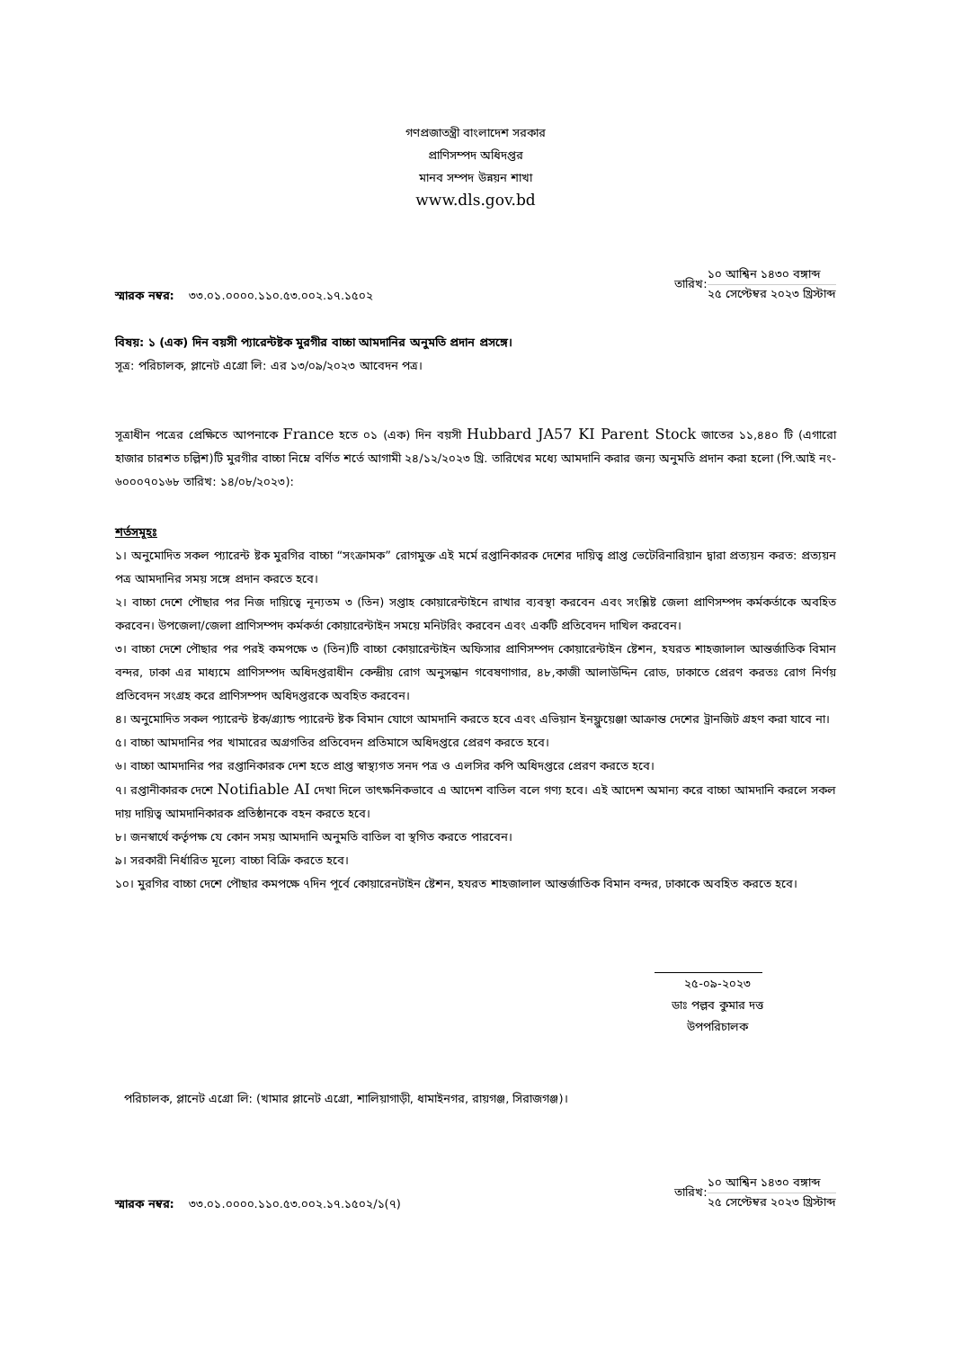গণপ্রজাতন্ত্রী বাংলাদেশ সরকার
প্রাণিসম্পদ অধিদপ্তর
মানব সম্পদ উন্নয়ন শাখা
www.dls.gov.bd
স্মারক নম্বর: ৩৩.০১.০০০০.১১০.৫৩.০০২.১৭.১৫০২
তারিখ:
১০ আশ্বিন ১৪৩০ বঙ্গাব্দ
২৫ সেপ্টেম্বর ২০২৩ খ্রিস্টাব্দ
বিষয়: ১ (এক) দিন বয়সী প্যারেন্টষ্টক মুরগীর বাচ্চা আমদানির অনুমতি প্রদান প্রসঙ্গে।
সূত্র: পরিচালক, প্লানেট এগ্রো লি: এর ১৩/০৯/২০২৩ আবেদন পত্র।
সূত্রাধীন পত্রের প্রেক্ষিতে আপনাকে France হতে ০১ (এক) দিন বয়সী Hubbard JA57 KI Parent Stock জাতের ১১,৪৪০ টি (এগারো হাজার চারশত চল্লিশ)টি মুরগীর বাচ্চা নিম্নে বর্ণিত শর্তে আগামী ২৪/১২/২০২৩ খ্রি. তারিখের মধ্যে আমদানি করার জন্য অনুমতি প্রদান করা হলো (পি.আই নং- ৬০০০৭০১৬৮ তারিখ: ১৪/০৮/২০২৩):
শর্তসমূহঃ
১। অনুমোদিত সকল প্যারেন্ট ষ্টক মুরগির বাচ্চা “সংক্রামক” রোগমুক্ত এই মর্মে রপ্তানিকারক দেশের দায়িত্ব প্রাপ্ত ভেটেরিনারিয়ান দ্বারা প্রত্যয়ন করত: প্রত্যয়ন পত্র আমদানির সময় সঙ্গে প্রদান করতে হবে।
২। বাচ্চা দেশে পৌছার পর নিজ দায়িত্বে নূন্যতম ৩ (তিন) সপ্তাহ কোয়ারেন্টাইনে রাখার ব্যবস্থা করবেন এবং সংশ্লিষ্ট জেলা প্রাণিসম্পদ কর্মকর্তাকে অবহিত করবেন। উপজেলা/জেলা প্রাণিসম্পদ কর্মকর্তা কোয়ারেন্টাইন সময়ে মনিটরিং করবেন এবং একটি প্রতিবেদন দাখিল করবেন।
৩। বাচ্চা দেশে পৌছার পর পরই কমপক্ষে ৩ (তিন)টি বাচ্চা কোয়ারেন্টাইন অফিসার প্রাণিসম্পদ কোয়ারেন্টাইন ষ্টেশন, হযরত শাহজালাল আন্তর্জাতিক বিমান বন্দর, ঢাকা এর মাধ্যমে প্রাণিসম্পদ অধিদপ্তরাধীন কেন্দ্রীয় রোগ অনুসন্ধান গবেষণাগার, ৪৮,কাজী আলাউদ্দিন রোড, ঢাকাতে প্রেরণ করতঃ রোগ নির্ণয় প্রতিবেদন সংগ্রহ করে প্রাণিসম্পদ অধিদপ্তরকে অবহিত করবেন।
৪। অনুমোদিত সকল প্যারেন্ট ষ্টক/গ্র্যান্ড প্যারেন্ট ষ্টক বিমান যোগে আমদানি করতে হবে এবং এভিয়ান ইনফ্লুয়েঞ্জা আক্রান্ত দেশের ট্রানজিট গ্রহণ করা যাবে না।
৫। বাচ্চা আমদানির পর খামারের অগ্রগতির প্রতিবেদন প্রতিমাসে অধিদপ্তরে প্রেরণ করতে হবে।
৬। বাচ্চা আমদানির পর রপ্তানিকারক দেশ হতে প্রাপ্ত স্বাস্থ্যগত সনদ পত্র ও এলসির কপি অধিদপ্তরে প্রেরণ করতে হবে।
৭। রপ্তানীকারক দেশে Notifiable AI দেখা দিলে তাৎক্ষনিকভাবে এ আদেশ বাতিল বলে গণ্য হবে। এই আদেশ অমান্য করে বাচ্চা আমদানি করলে সকল দায় দায়িত্ব আমদানিকারক প্রতিষ্ঠানকে বহন করতে হবে।
৮। জনস্বার্থে কর্তৃপক্ষ যে কোন সময় আমদানি অনুমতি বাতিল বা স্থগিত করতে পারবেন।
৯। সরকারী নির্ধারিত মূল্যে বাচ্চা বিক্রি করতে হবে।
১০। মুরগির বাচ্চা দেশে পৌছার কমপক্ষে ৭দিন পূর্বে কোয়ারেনটাইন ষ্টেশন, হযরত শাহজালাল আন্তর্জাতিক বিমান বন্দর, ঢাকাকে অবহিত করতে হবে।
২৫-০৯-২০২৩
ডাঃ পল্লব কুমার দত্ত
উপপরিচালক
পরিচালক, প্লানেট এগ্রো লি: (খামার প্লানেট এগ্রো, শালিয়াগাড়ী, ধামাইনগর, রায়গঞ্জ, সিরাজগঞ্জ)।
স্মারক নম্বর: ৩৩.০১.০০০০.১১০.৫৩.০০২.১৭.১৫০২/১(৭)
তারিখ:
১০ আশ্বিন ১৪৩০ বঙ্গাব্দ
২৫ সেপ্টেম্বর ২০২৩ খ্রিস্টাব্দ